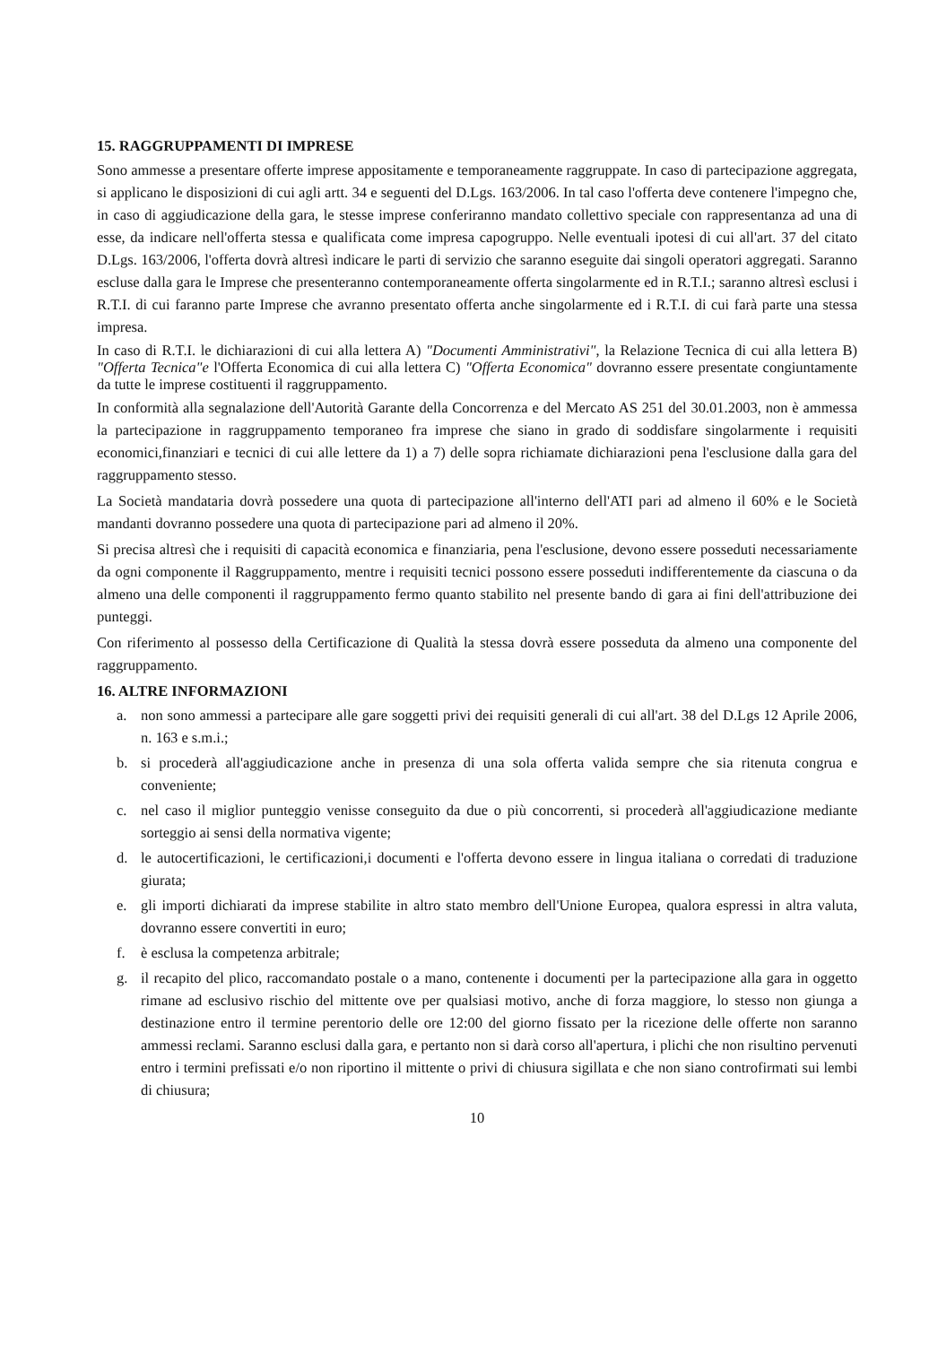15. RAGGRUPPAMENTI DI IMPRESE
Sono ammesse a presentare offerte imprese appositamente e temporaneamente raggruppate. In caso di partecipazione aggregata, si applicano le disposizioni di cui agli artt. 34 e seguenti del D.Lgs. 163/2006. In tal caso l'offerta deve contenere l'impegno che, in caso di aggiudicazione della gara, le stesse imprese conferiranno mandato collettivo speciale con rappresentanza ad una di esse, da indicare nell'offerta stessa e qualificata come impresa capogruppo. Nelle eventuali ipotesi di cui all'art. 37 del citato D.Lgs. 163/2006, l'offerta dovrà altresì indicare le parti di servizio che saranno eseguite dai singoli operatori aggregati. Saranno escluse dalla gara le Imprese che presenteranno contemporaneamente offerta singolarmente ed in R.T.I.; saranno altresì esclusi i R.T.I. di cui faranno parte Imprese che avranno presentato offerta anche singolarmente ed i R.T.I. di cui farà parte una stessa impresa.
In caso di R.T.I. le dichiarazioni di cui alla lettera A) "Documenti Amministrativi", la Relazione Tecnica di cui alla lettera B) "Offerta Tecnica"e l'Offerta Economica di cui alla lettera C) "Offerta Economica" dovranno essere presentate congiuntamente da tutte le imprese costituenti il raggruppamento.
In conformità alla segnalazione dell'Autorità Garante della Concorrenza e del Mercato AS 251 del 30.01.2003, non è ammessa la partecipazione in raggruppamento temporaneo fra imprese che siano in grado di soddisfare singolarmente i requisiti economici,finanziari e tecnici di cui alle lettere da 1) a 7) delle sopra richiamate dichiarazioni pena l'esclusione dalla gara del raggruppamento stesso.
La Società mandataria dovrà possedere una quota di partecipazione all'interno dell'ATI pari ad almeno il 60% e le Società mandanti dovranno possedere una quota di partecipazione pari ad almeno il 20%.
Si precisa altresì che i requisiti di capacità economica e finanziaria, pena l'esclusione, devono essere posseduti necessariamente da ogni componente il Raggruppamento, mentre i requisiti tecnici possono essere posseduti indifferentemente da ciascuna o da almeno una delle componenti il raggruppamento fermo quanto stabilito nel presente bando di gara ai fini dell'attribuzione dei punteggi.
Con riferimento al possesso della Certificazione di Qualità la stessa dovrà essere posseduta da almeno una componente del raggruppamento.
16. ALTRE INFORMAZIONI
a. non sono ammessi a partecipare alle gare soggetti privi dei requisiti generali di cui all'art. 38 del D.Lgs 12 Aprile 2006, n. 163 e s.m.i.;
b. si procederà all'aggiudicazione anche in presenza di una sola offerta valida sempre che sia ritenuta congrua e conveniente;
c. nel caso il miglior punteggio venisse conseguito da due o più concorrenti, si procederà all'aggiudicazione mediante sorteggio ai sensi della normativa vigente;
d. le autocertificazioni, le certificazioni,i documenti e l'offerta devono essere in lingua italiana o corredati di traduzione giurata;
e. gli importi dichiarati da imprese stabilite in altro stato membro dell'Unione Europea, qualora espressi in altra valuta, dovranno essere convertiti in euro;
f. è esclusa la competenza arbitrale;
g. il recapito del plico, raccomandato postale o a mano, contenente i documenti per la partecipazione alla gara in oggetto rimane ad esclusivo rischio del mittente ove per qualsiasi motivo, anche di forza maggiore, lo stesso non giunga a destinazione entro il termine perentorio delle ore 12:00 del giorno fissato per la ricezione delle offerte non saranno ammessi reclami. Saranno esclusi dalla gara, e pertanto non si darà corso all'apertura, i plichi che non risultino pervenuti entro i termini prefissati e/o non riportino il mittente o privi di chiusura sigillata e che non siano controfirmati sui lembi di chiusura;
10